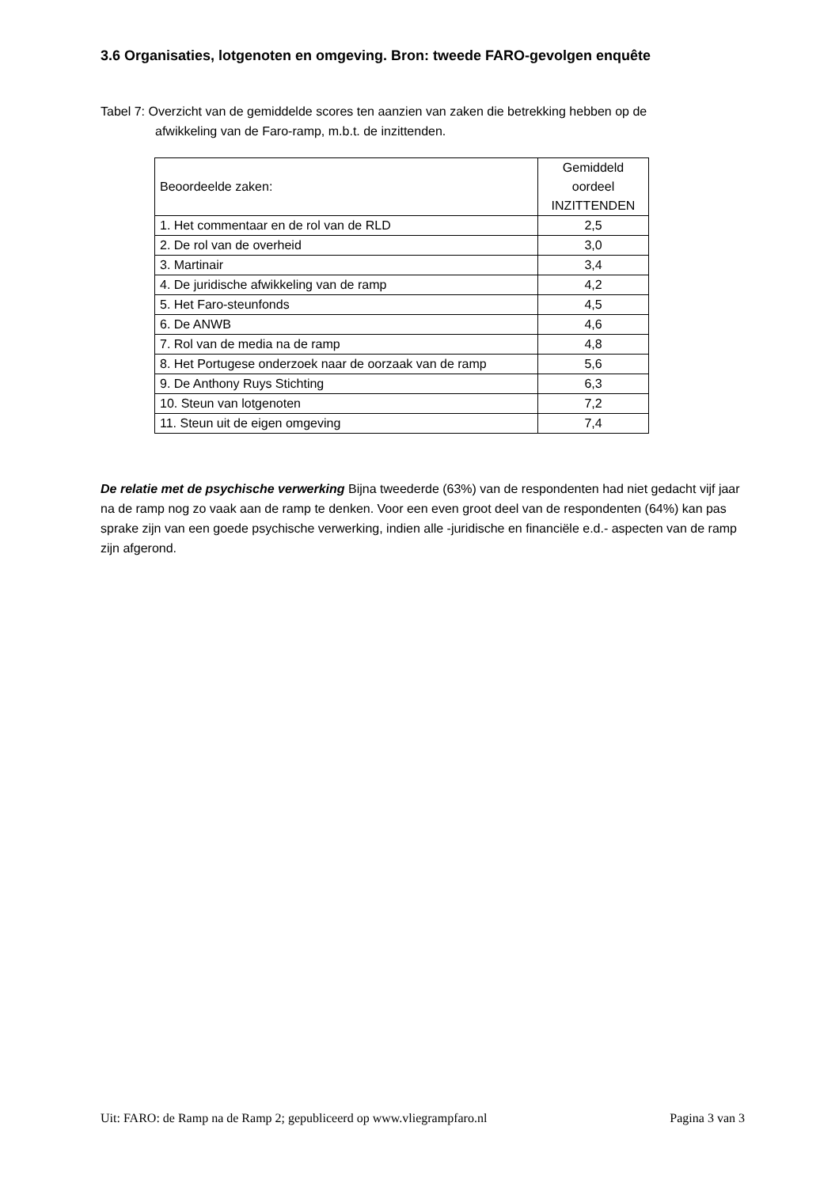3.6 Organisaties, lotgenoten en omgeving. Bron: tweede FARO-gevolgen enquête
Tabel 7: Overzicht van de gemiddelde scores ten aanzien van zaken die betrekking hebben op de
afwikkeling van de Faro-ramp, m.b.t. de inzittenden.
| Beoordeelde zaken: | Gemiddeld oordeel INZITTENDEN |
| --- | --- |
| 1. Het commentaar en de rol van de RLD | 2,5 |
| 2. De rol van de overheid | 3,0 |
| 3. Martinair | 3,4 |
| 4. De juridische afwikkeling van de ramp | 4,2 |
| 5. Het Faro-steunfonds | 4,5 |
| 6. De ANWB | 4,6 |
| 7. Rol van de media na de ramp | 4,8 |
| 8. Het Portugese onderzoek naar de oorzaak van de ramp | 5,6 |
| 9. De Anthony Ruys Stichting | 6,3 |
| 10. Steun van lotgenoten | 7,2 |
| 11. Steun uit de eigen omgeving | 7,4 |
De relatie met de psychische verwerking Bijna tweederde (63%) van de respondenten had niet gedacht vijf jaar na de ramp nog zo vaak aan de ramp te denken. Voor een even groot deel van de respondenten (64%) kan pas sprake zijn van een goede psychische verwerking, indien alle -juridische en financiële e.d.- aspecten van de ramp zijn afgerond.
Uit: FARO: de Ramp na de Ramp 2; gepubliceerd op www.vliegrampfaro.nl Pagina 3 van 3